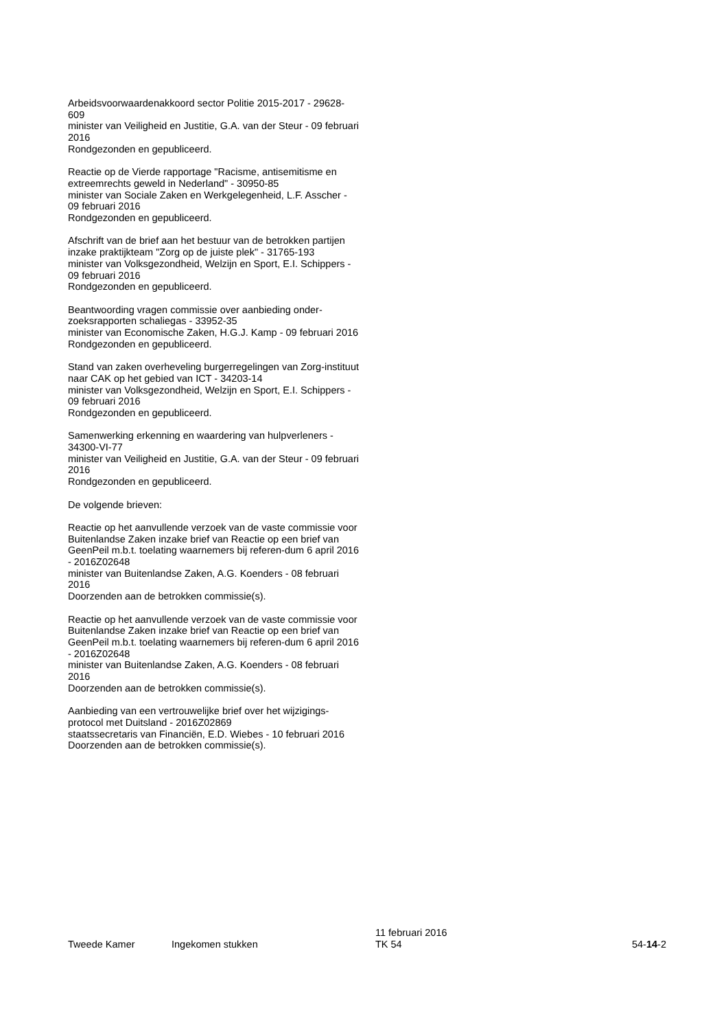Arbeidsvoorwaardenakkoord sector Politie 2015-2017 - 29628-609
minister van Veiligheid en Justitie, G.A. van der Steur - 09 februari 2016
Rondgezonden en gepubliceerd.
Reactie op de Vierde rapportage "Racisme, antisemitisme en extreemrechts geweld in Nederland" - 30950-85
minister van Sociale Zaken en Werkgelegenheid, L.F. Asscher - 09 februari 2016
Rondgezonden en gepubliceerd.
Afschrift van de brief aan het bestuur van de betrokken partijen inzake praktijkteam "Zorg op de juiste plek" - 31765-193
minister van Volksgezondheid, Welzijn en Sport, E.I. Schippers - 09 februari 2016
Rondgezonden en gepubliceerd.
Beantwoording vragen commissie over aanbieding onder-zoeksrapporten schaliegas - 33952-35
minister van Economische Zaken, H.G.J. Kamp - 09 februari 2016
Rondgezonden en gepubliceerd.
Stand van zaken overheveling burgerregelingen van Zorg-instituut naar CAK op het gebied van ICT - 34203-14
minister van Volksgezondheid, Welzijn en Sport, E.I. Schippers - 09 februari 2016
Rondgezonden en gepubliceerd.
Samenwerking erkenning en waardering van hulpverleners - 34300-VI-77
minister van Veiligheid en Justitie, G.A. van der Steur - 09 februari 2016
Rondgezonden en gepubliceerd.
De volgende brieven:
Reactie op het aanvullende verzoek van de vaste commissie voor Buitenlandse Zaken inzake brief van Reactie op een brief van GeenPeil m.b.t. toelating waarnemers bij referen-dum 6 april 2016 - 2016Z02648
minister van Buitenlandse Zaken, A.G. Koenders - 08 februari 2016
Doorzenden aan de betrokken commissie(s).
Reactie op het aanvullende verzoek van de vaste commissie voor Buitenlandse Zaken inzake brief van Reactie op een brief van GeenPeil m.b.t. toelating waarnemers bij referen-dum 6 april 2016 - 2016Z02648
minister van Buitenlandse Zaken, A.G. Koenders - 08 februari 2016
Doorzenden aan de betrokken commissie(s).
Aanbieding van een vertrouwelijke brief over het wijzigings-protocol met Duitsland - 2016Z02869
staatssecretaris van Financiën, E.D. Wiebes - 10 februari 2016
Doorzenden aan de betrokken commissie(s).
Tweede Kamer
Ingekomen stukken
11 februari 2016
TK 54
54-14-2